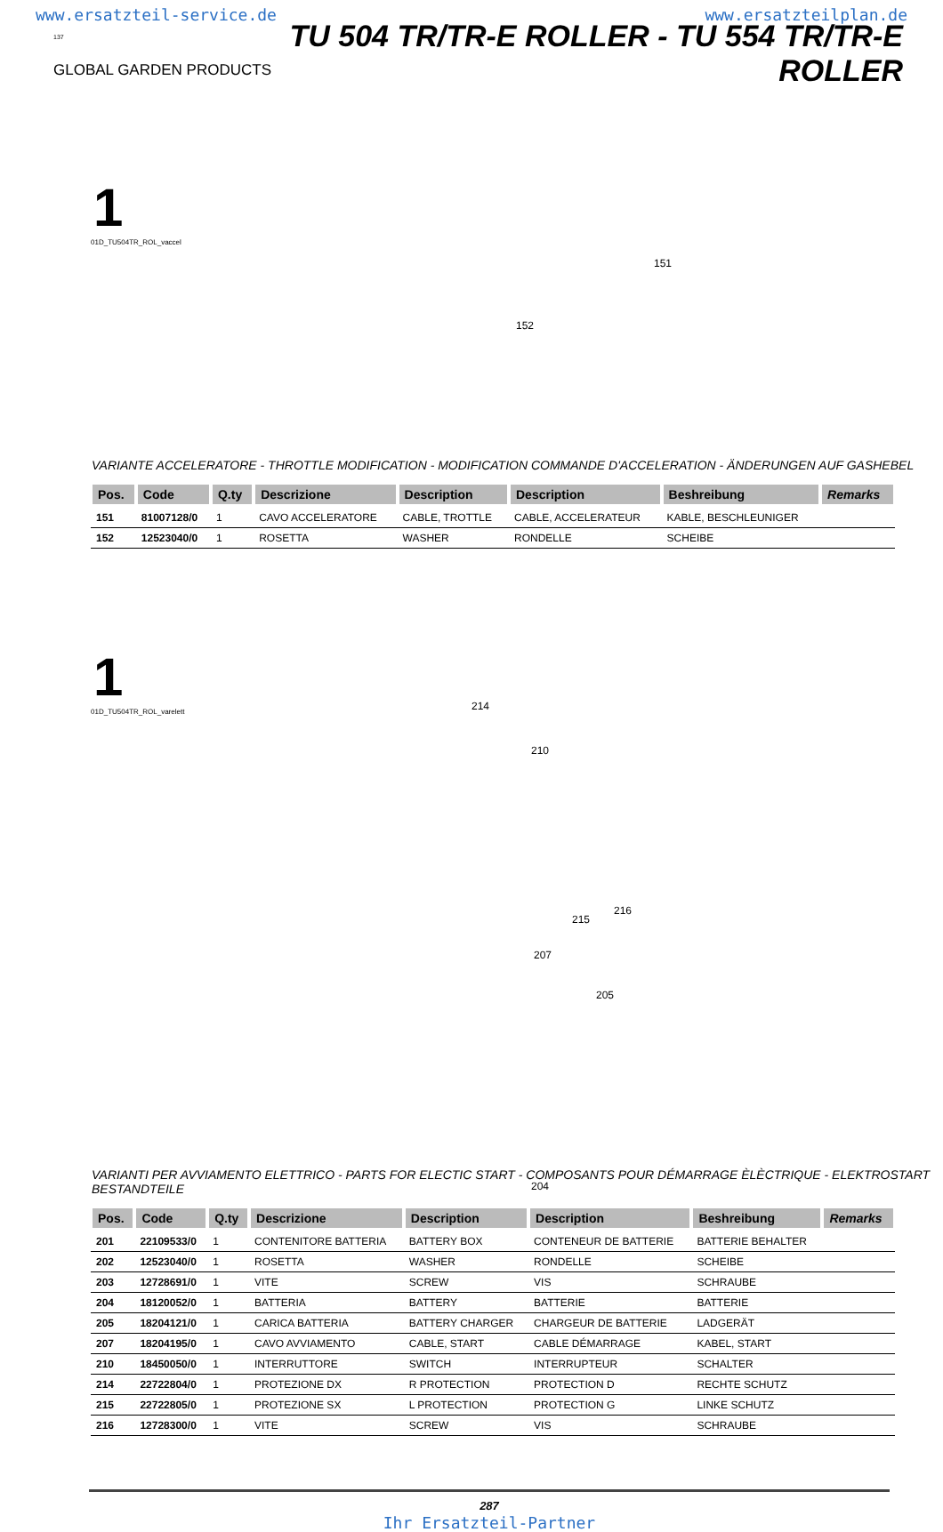www.ersatzteil-service.de www.ersatzteilplan.de
137
GLOBAL GARDEN PRODUCTS
TU 504 TR/TR-E ROLLER - TU 554 TR/TR-E ROLLER
1
01D_TU504TR_ROL_vaccel
151
152
VARIANTE ACCELERATORE - THROTTLE MODIFICATION - MODIFICATION COMMANDE D'ACCELERATION - ÄNDERUNGEN AUF GASHEBEL
| Pos. | Code | Q.ty | Descrizione | Description | Description | Beshreibung | Remarks |
| --- | --- | --- | --- | --- | --- | --- | --- |
| 151 | 81007128/0 | 1 | CAVO ACCELERATORE | CABLE, TROTTLE | CABLE, ACCELERATEUR | KABLE, BESCHLEUNIGER | |
| 152 | 12523040/0 | 1 | ROSETTA | WASHER | RONDELLE | SCHEIBE | |
1
01D_TU504TR_ROL_varelett
214
210
215
216
207
205
204
VARIANTI PER AVVIAMENTO ELETTRICO - PARTS FOR ELECTIC START - COMPOSANTS POUR DÉMARRAGE ÈLÈCTRIQUE - ELEKTROSTART BESTANDTEILE
| Pos. | Code | Q.ty | Descrizione | Description | Description | Beshreibung | Remarks |
| --- | --- | --- | --- | --- | --- | --- | --- |
| 201 | 22109533/0 | 1 | CONTENITORE BATTERIA | BATTERY BOX | CONTENEUR DE BATTERIE | BATTERIE BEHALTER | |
| 202 | 12523040/0 | 1 | ROSETTA | WASHER | RONDELLE | SCHEIBE | |
| 203 | 12728691/0 | 1 | VITE | SCREW | VIS | SCHRAUBE | |
| 204 | 18120052/0 | 1 | BATTERIA | BATTERY | BATTERIE | BATTERIE | |
| 205 | 18204121/0 | 1 | CARICA BATTERIA | BATTERY CHARGER | CHARGEUR DE BATTERIE | LADGERÄT | |
| 207 | 18204195/0 | 1 | CAVO AVVIAMENTO | CABLE, START | CABLE DÉMARRAGE | KABEL, START | |
| 210 | 18450050/0 | 1 | INTERRUTTORE | SWITCH | INTERRUPTEUR | SCHALTER | |
| 214 | 22722804/0 | 1 | PROTEZIONE DX | R PROTECTION | PROTECTION D | RECHTE SCHUTZ | |
| 215 | 22722805/0 | 1 | PROTEZIONE SX | L PROTECTION | PROTECTION G | LINKE SCHUTZ | |
| 216 | 12728300/0 | 1 | VITE | SCREW | VIS | SCHRAUBE | |
287
Ihr Ersatzteil-Partner